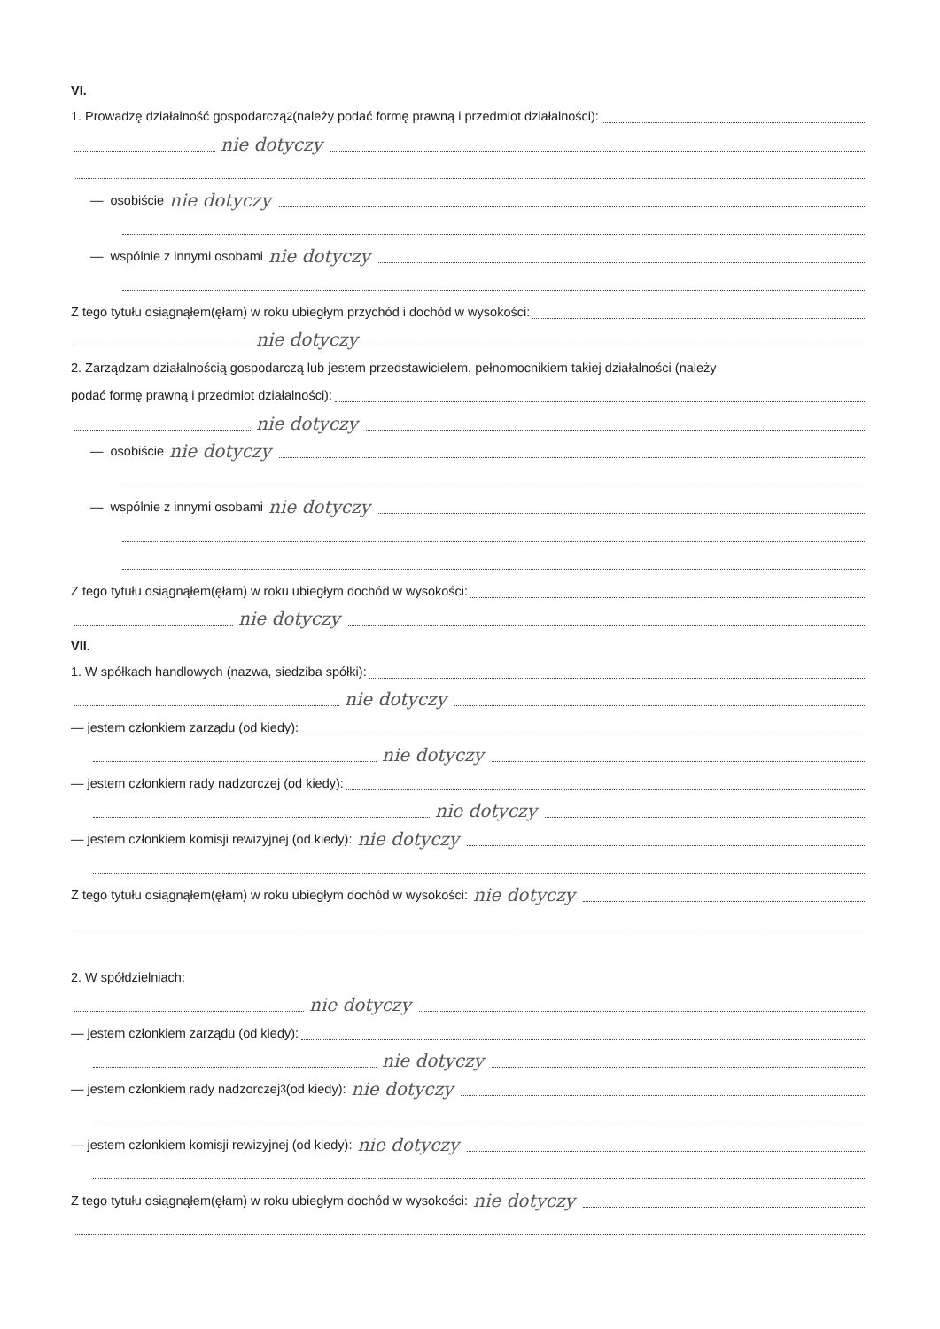VI.
1. Prowadzę działalność gospodarczą<sup>2</sup> (należy podać formę prawną i przedmiot działalności):
nie dotyczy
— osobiście nie dotyczy
— wspólnie z innymi osobami nie dotyczy
Z tego tytułu osiągnąłem(ęłam) w roku ubiegłym przychód i dochód w wysokości:
nie dotyczy
2. Zarządzam działalnością gospodarczą lub jestem przedstawicielem, pełnomocnikiem takiej działalności (należy
podać formę prawną i przedmiot działalności):
nie dotyczy
— osobiście nie dotyczy
— wspólnie z innymi osobami nie dotyczy
Z tego tytułu osiągnąłem(ęłam) w roku ubiegłym dochód w wysokości:
nie dotyczy
VII.
1. W spółkach handlowych (nazwa, siedziba spółki):
nie dotyczy
— jestem członkiem zarządu (od kiedy):
nie dotyczy
— jestem członkiem rady nadzorczej (od kiedy):
nie dotyczy
— jestem członkiem komisji rewizyjnej (od kiedy): nie dotyczy
Z tego tytułu osiągnąłem(ęłam) w roku ubiegłym dochód w wysokości: nie dotyczy
2. W spółdzielniach:
nie dotyczy
— jestem członkiem zarządu (od kiedy):
nie dotyczy
— jestem członkiem rady nadzorczej<sup>3</sup> (od kiedy): nie dotyczy
— jestem członkiem komisji rewizyjnej (od kiedy): nie dotyczy
Z tego tytułu osiągnąłem(ęłam) w roku ubiegłym dochód w wysokości: nie dotyczy